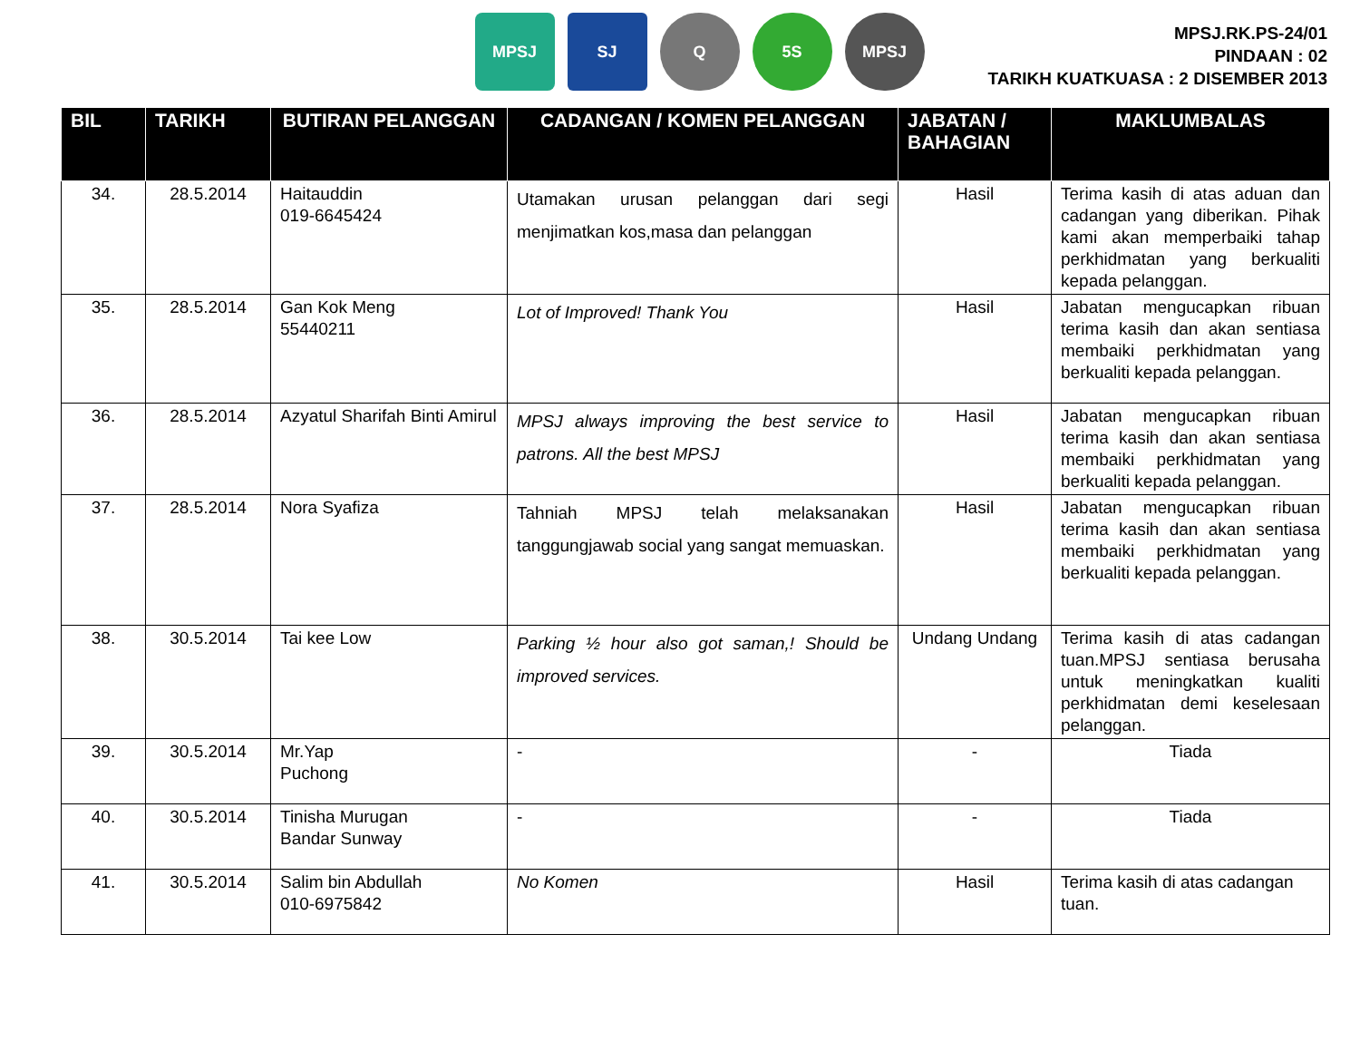MPSJ SJ Q 5S MPSJ
MPSJ.RK.PS-24/01
PINDAAN : 02
TARIKH KUATKUASA : 2 DISEMBER 2013
| BIL | TARIKH | BUTIRAN PELANGGAN | CADANGAN / KOMEN PELANGGAN | JABATAN / BAHAGIAN | MAKLUMBALAS |
| --- | --- | --- | --- | --- | --- |
| 34. | 28.5.2014 | Haitauddin 019-6645424 | Utamakan urusan pelanggan dari segi menjimatkan kos,masa dan pelanggan | Hasil | Terima kasih di atas aduan dan cadangan yang diberikan. Pihak kami akan memperbaiki tahap perkhidmatan yang berkualiti kepada pelanggan. |
| 35. | 28.5.2014 | Gan Kok Meng 55440211 | Lot of Improved! Thank You | Hasil | Jabatan mengucapkan ribuan terima kasih dan akan sentiasa membaiki perkhidmatan yang berkualiti kepada pelanggan. |
| 36. | 28.5.2014 | Azyatul Sharifah Binti Amirul | MPSJ always improving the best service to patrons. All the best MPSJ | Hasil | Jabatan mengucapkan ribuan terima kasih dan akan sentiasa membaiki perkhidmatan yang berkualiti kepada pelanggan. |
| 37. | 28.5.2014 | Nora Syafiza | Tahniah MPSJ telah melaksanakan tanggungjawab social yang sangat memuaskan. | Hasil | Jabatan mengucapkan ribuan terima kasih dan akan sentiasa membaiki perkhidmatan yang berkualiti kepada pelanggan. |
| 38. | 30.5.2014 | Tai kee Low | Parking ½ hour also got saman,! Should be improved services. | Undang Undang | Terima kasih di atas cadangan tuan.MPSJ sentiasa berusaha untuk meningkatkan kualiti perkhidmatan demi keselesaan pelanggan. |
| 39. | 30.5.2014 | Mr.Yap Puchong | - | - | Tiada |
| 40. | 30.5.2014 | Tinisha Murugan Bandar Sunway | - | - | Tiada |
| 41. | 30.5.2014 | Salim bin Abdullah 010-6975842 | No Komen | Hasil | Terima kasih di atas cadangan tuan. |